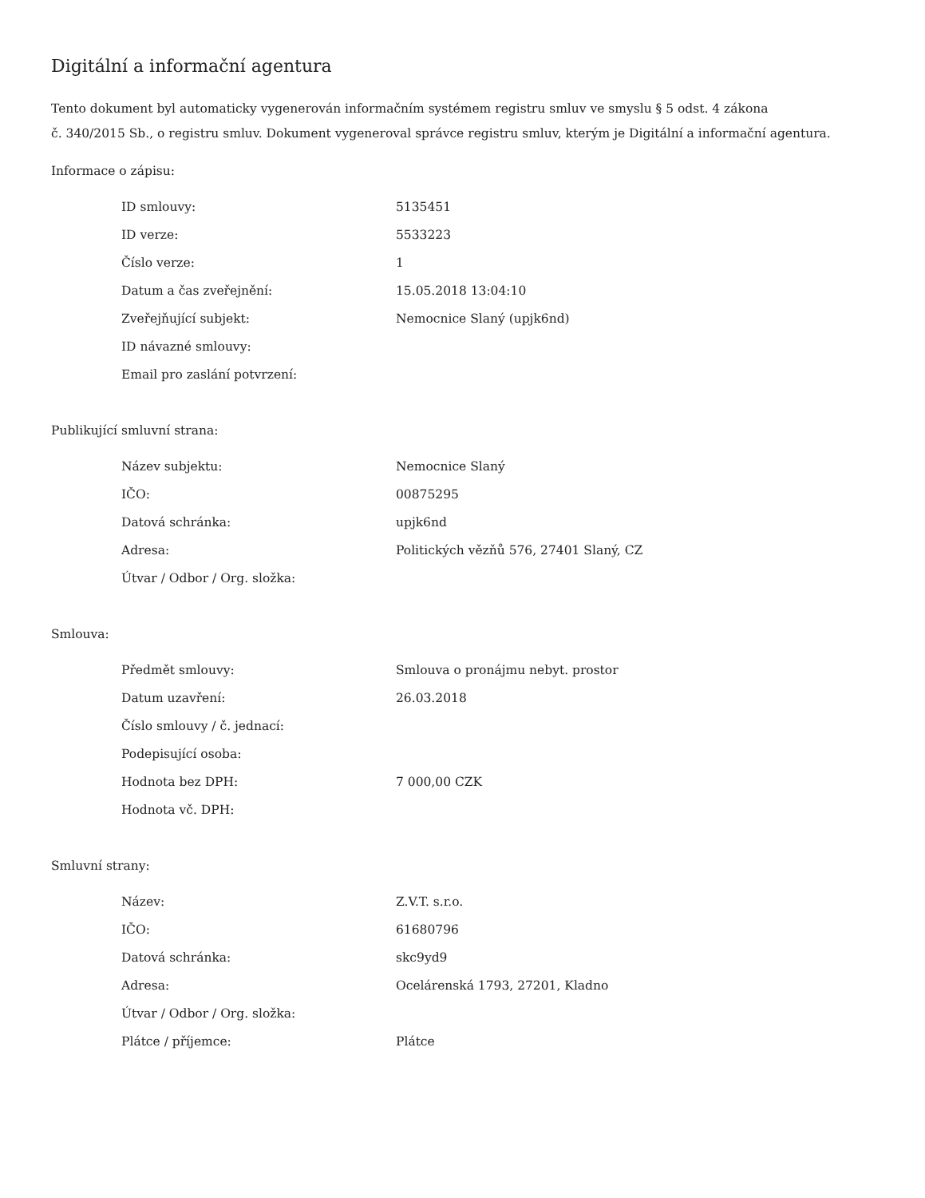Digitální a informační agentura
Tento dokument byl automaticky vygenerován informačním systémem registru smluv ve smyslu § 5 odst. 4 zákona
č. 340/2015 Sb., o registru smluv. Dokument vygeneroval správce registru smluv, kterým je Digitální a informační agentura.
Informace o zápisu:
| ID smlouvy: | 5135451 |
| ID verze: | 5533223 |
| Číslo verze: | 1 |
| Datum a čas zveřejnění: | 15.05.2018 13:04:10 |
| Zveřejňující subjekt: | Nemocnice Slaný (upjk6nd) |
| ID návazné smlouvy: | |
| Email pro zaslání potvrzení: | |
Publikující smluvní strana:
| Název subjektu: | Nemocnice Slaný |
| IČO: | 00875295 |
| Datová schránka: | upjk6nd |
| Adresa: | Politických vězňů 576, 27401 Slaný, CZ |
| Útvar / Odbor / Org. složka: | |
Smlouva:
| Předmět smlouvy: | Smlouva o pronájmu nebyt. prostor |
| Datum uzavření: | 26.03.2018 |
| Číslo smlouvy / č. jednací: | |
| Podepisující osoba: | |
| Hodnota bez DPH: | 7 000,00 CZK |
| Hodnota vč. DPH: | |
Smluvní strany:
| Název: | Z.V.T. s.r.o. |
| IČO: | 61680796 |
| Datová schránka: | skc9yd9 |
| Adresa: | Ocelárenská 1793, 27201, Kladno |
| Útvar / Odbor / Org. složka: | |
| Plátce / příjemce: | Plátce |